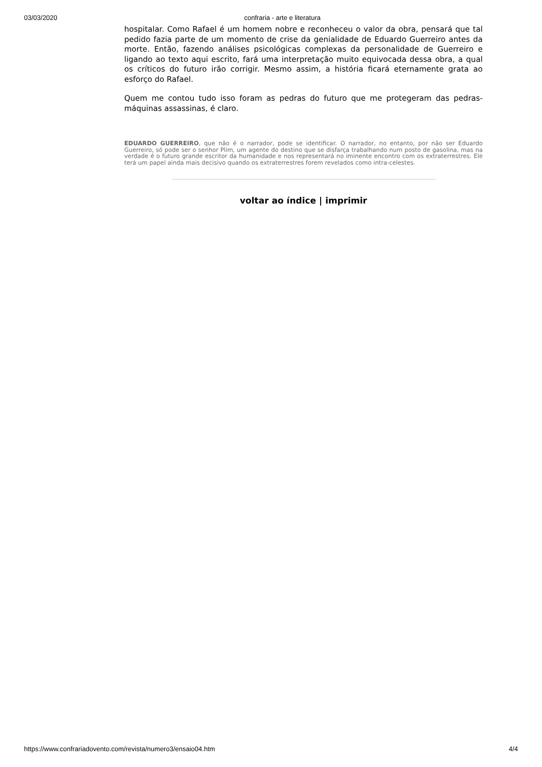03/03/2020 confraria - arte e literatura
hospitalar. Como Rafael é um homem nobre e reconheceu o valor da obra, pensará que tal pedido fazia parte de um momento de crise da genialidade de Eduardo Guerreiro antes da morte. Então, fazendo análises psicológicas complexas da personalidade de Guerreiro e ligando ao texto aqui escrito, fará uma interpretação muito equivocada dessa obra, a qual os críticos do futuro irão corrigir. Mesmo assim, a história ficará eternamente grata ao esforço do Rafael.
Quem me contou tudo isso foram as pedras do futuro que me protegeram das pedras-máquinas assassinas, é claro.
EDUARDO GUERREIRO, que não é o narrador, pode se identificar. O narrador, no entanto, por não ser Eduardo Guerreiro, só pode ser o senhor Plim, um agente do destino que se disfarça trabalhando num posto de gasolina, mas na verdade é o futuro grande escritor da humanidade e nos representará no iminente encontro com os extraterrestres. Ele terá um papel ainda mais decisivo quando os extraterrestres forem revelados como intra-celestes.
voltar ao índice | imprimir
https://www.confrariadovento.com/revista/numero3/ensaio04.htm 4/4